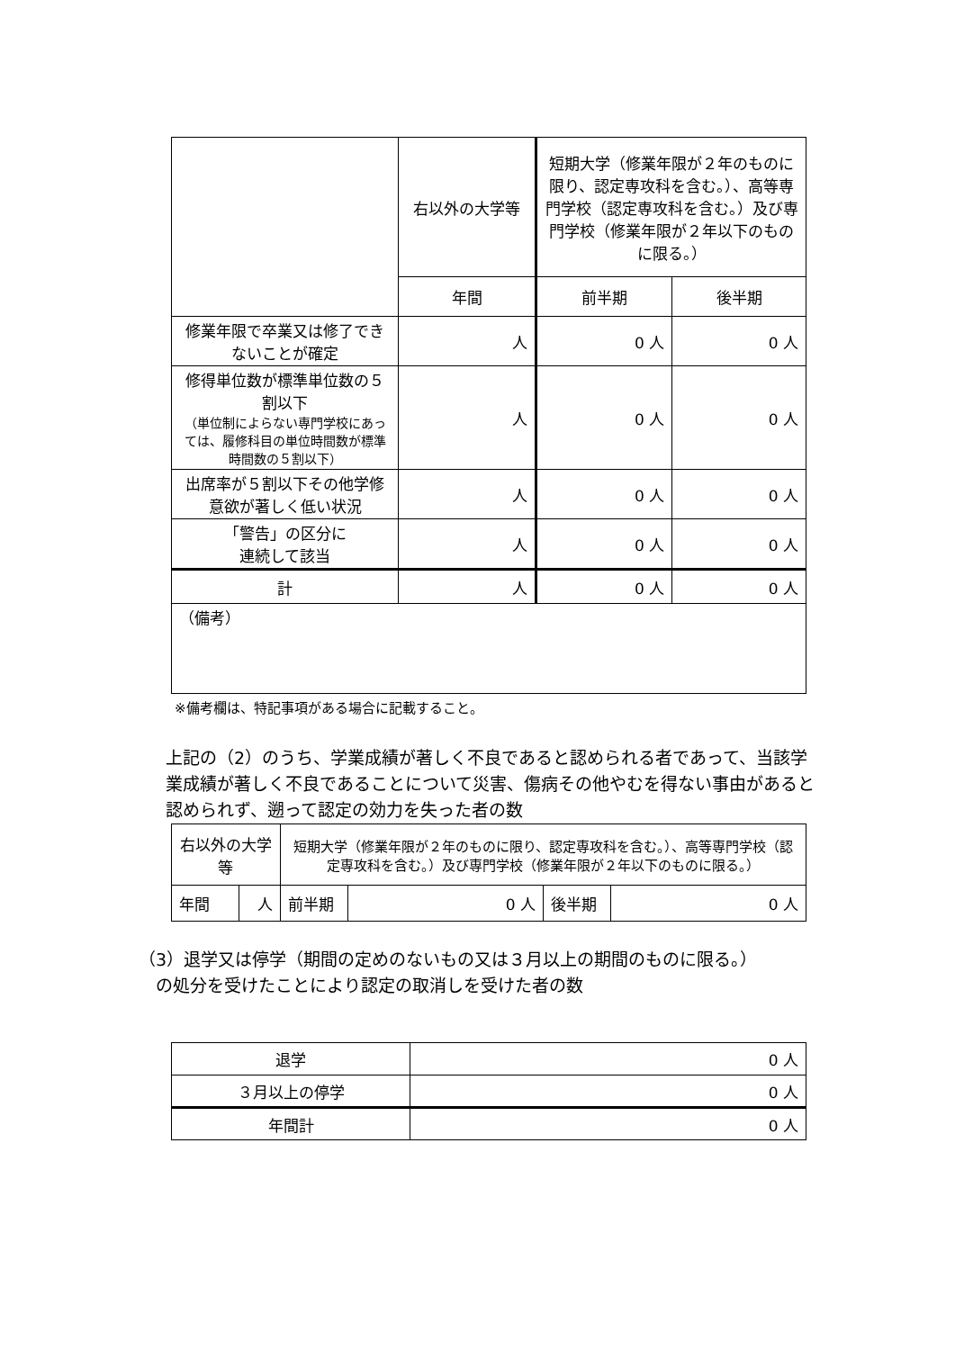| | 右以外の大学等 | 短期大学（修業年限が２年のものに限り、認定専攻科を含む。）、高等専門学校（認定専攻科を含む。）及び専門学校（修業年限が２年以下のものに限る。） | |
| --- | --- | --- | --- |
| | 年間 | 前半期 | 後半期 |
| 修業年限で卒業又は修了できないことが確定 | 人 | 0 人 | 0 人 |
| 修得単位数が標準単位数の５割以下 （単位制によらない専門学校にあっては、履修科目の単位時間数が標準時間数の５割以下） | 人 | 0 人 | 0 人 |
| 出席率が５割以下その他学修意欲が著しく低い状況 | 人 | 0 人 | 0 人 |
| 「警告」の区分に 連続して該当 | 人 | 0 人 | 0 人 |
| 計 | 人 | 0 人 | 0 人 |
| （備考） | | | |
※備考欄は、特記事項がある場合に記載すること。
上記の（2）のうち、学業成績が著しく不良であると認められる者であって、当該学業成績が著しく不良であることについて災害、傷病その他やむを得ない事由があると認められず、遡って認定の効力を失った者の数
| 右以外の大学等 | | 短期大学（修業年限が２年のものに限り、認定専攻科を含む。）、高等専門学校（認定専攻科を含む。）及び専門学校（修業年限が２年以下のものに限る。） | | | |
| 年間 | 人 | 前半期 | 0 人 | 後半期 | 0 人 |
（3）退学又は停学（期間の定めのないもの又は３月以上の期間のものに限る。）
　の処分を受けたことにより認定の取消しを受けた者の数
| 退学 | 0 人 |
| ３月以上の停学 | 0 人 |
| 年間計 | 0 人 |